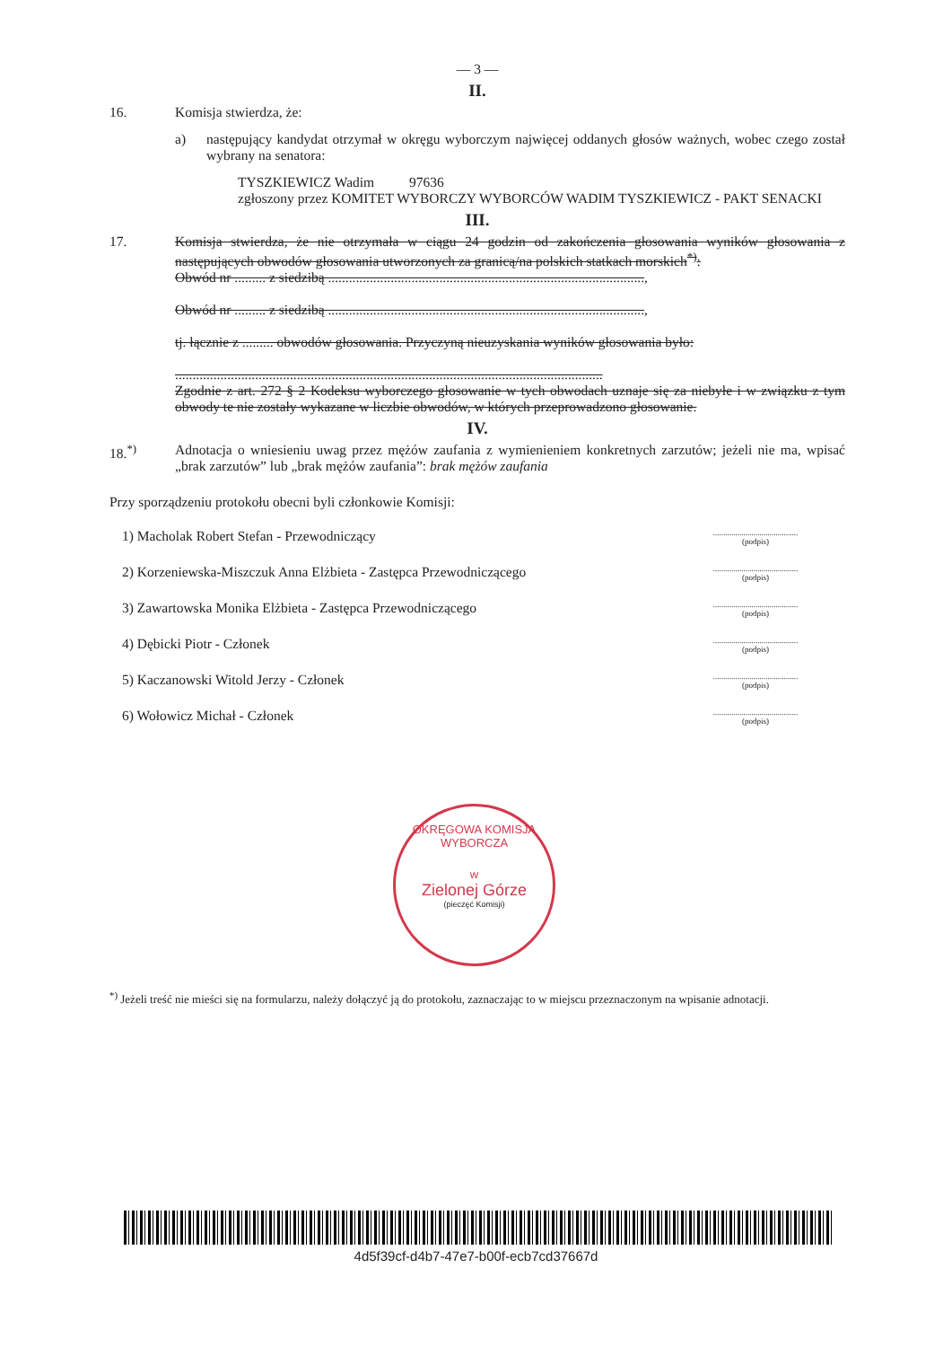— 3 —
II.
16. Komisja stwierdza, że:
a) następujący kandydat otrzymał w okręgu wyborczym najwięcej oddanych głosów ważnych, wobec czego został wybrany na senatora:
TYSZKIEWICZ Wadim 97636
zgłoszony przez KOMITET WYBORCZY WYBORCÓW WADIM TYSZKIEWICZ - PAKT SENACKI
III.
17. Komisja stwierdza, że nie otrzymała w ciągu 24 godzin od zakończenia głosowania wyników głosowania z następujących obwodów głosowania utworzonych za granicą/na polskich statkach morskich<sup>*)</sup>:
Obwód nr ......... z siedzibą ...........................................................................................,
Obwód nr ......... z siedzibą ...........................................................................................,
tj. łącznie z ......... obwodów głosowania. Przyczyną nieuzyskania wyników głosowania było:
...........................................................................................................................
Zgodnie z art. 272 § 2 Kodeksu wyborczego głosowanie w tych obwodach uznaje się za niebyłe i w związku z tym obwody te nie zostały wykazane w liczbie obwodów, w których przeprowadzono głosowanie.
IV.
18.<sup>*)</sup> Adnotacja o wniesieniu uwag przez mężów zaufania z wymienieniem konkretnych zarzutów; jeżeli nie ma, wpisać „brak zarzutów” lub „brak mężów zaufania”: brak mężów zaufania
Przy sporządzeniu protokołu obecni byli członkowie Komisji:
1) Macholak Robert Stefan - Przewodniczący..........................................
(podpis)
2) Korzeniewska-Miszczuk Anna Elżbieta - Zastępca Przewodniczącego..........................................
(podpis)
3) Zawartowska Monika Elżbieta - Zastępca Przewodniczącego..........................................
(podpis)
4) Dębicki Piotr - Członek..........................................
(podpis)
5) Kaczanowski Witold Jerzy - Członek..........................................
(podpis)
6) Wołowicz Michał - Członek..........................................
(podpis)
OKRĘGOWA KOMISJA WYBORCZA
w
Zielonej Górze
(pieczęć Komisji)
<sup>*)</sup> Jeżeli treść nie mieści się na formularzu, należy dołączyć ją do protokołu, zaznaczając to w miejscu przeznaczonym na wpisanie adnotacji.
4d5f39cf-d4b7-47e7-b00f-ecb7cd37667d